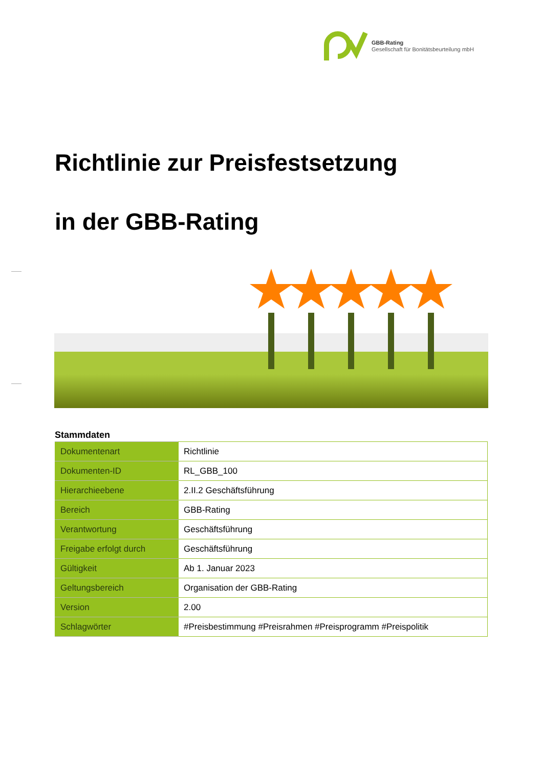GBB-Rating
Gesellschaft für Bonitätsbeurteilung mbH
Richtlinie zur Preisfestsetzung
in der GBB-Rating
Stammdaten
| Dokumentenart | Richtlinie |
| Dokumenten-ID | RL_GBB_100 |
| Hierarchieebene | 2.II.2 Geschäftsführung |
| Bereich | GBB-Rating |
| Verantwortung | Geschäftsführung |
| Freigabe erfolgt durch | Geschäftsführung |
| Gültigkeit | Ab 1. Januar 2023 |
| Geltungsbereich | Organisation der GBB-Rating |
| Version | 2.00 |
| Schlagwörter | #Preisbestimmung #Preisrahmen #Preisprogramm #Preispolitik |